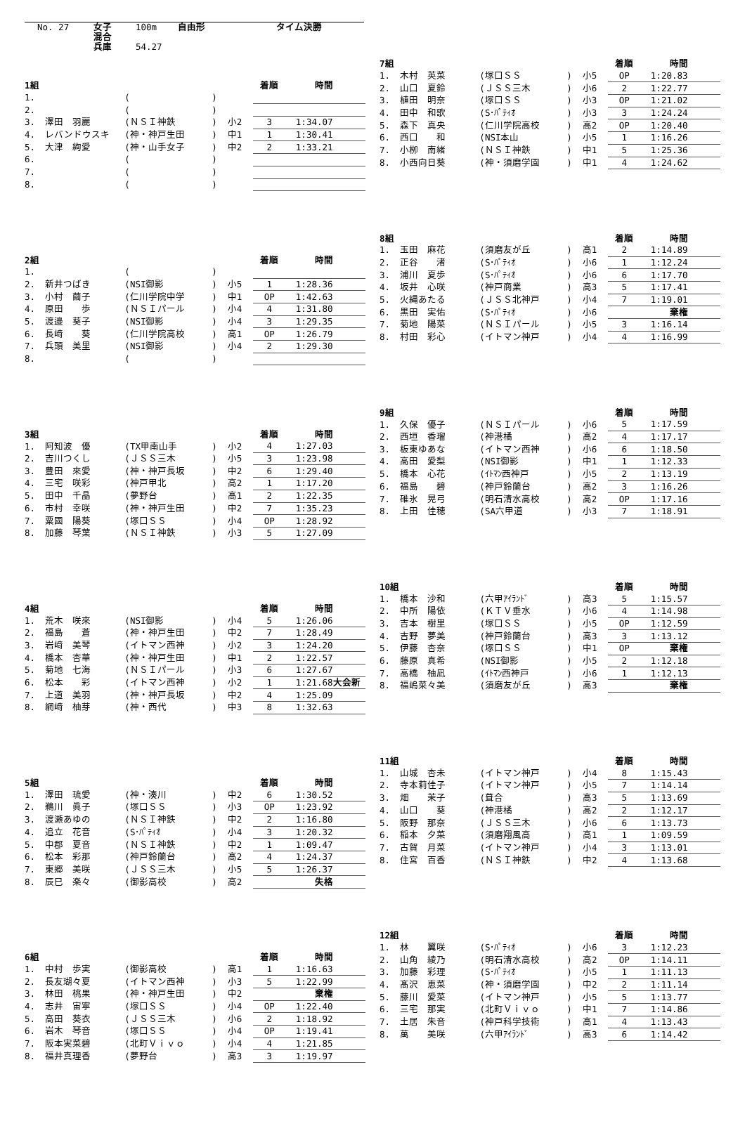| No. 27 | 女子 | 100m | 自由形 | タイム決勝 |
| | 混合 | | | |
| | 兵庫 | 54.27 | | |
| 1組 | | | | | 着順 | 時間 | |
| --- | --- | --- | --- | --- | --- | --- | --- |
| 1. | | ( | ) | | | | |
| 2. | | ( | ) | | | | |
| 3. | 澤田 羽麗 | (ＮＳＩ神鉄 | ) | 小2 | 3 | 1:34.07 | |
| 4. | レバンドウスキ | (神・神戸生田 | ) | 中1 | 1 | 1:30.41 | |
| 5. | 大津 絢愛 | (神・山手女子 | ) | 中2 | 2 | 1:33.21 | |
| 6. | | ( | ) | | | | |
| 7. | | ( | ) | | | | |
| 8. | | ( | ) | | | | |
| 2組 | | | | | 着順 | 時間 | |
| --- | --- | --- | --- | --- | --- | --- | --- |
| 1. | | ( | ) | | | | |
| 2. | 新井つばき | (NSI御影 | ) | 小5 | 1 | 1:28.36 | |
| 3. | 小村 繭子 | (仁川学院中学 | ) | 中1 | OP | 1:42.63 | |
| 4. | 原田 歩 | (ＮＳＩパール | ) | 小4 | 4 | 1:31.80 | |
| 5. | 渡邉 葵子 | (NSI御影 | ) | 小4 | 3 | 1:29.35 | |
| 6. | 長﨑 葵 | (仁川学院高校 | ) | 高1 | OP | 1:26.79 | |
| 7. | 兵頭 美里 | (NSI御影 | ) | 小4 | 2 | 1:29.30 | |
| 8. | | ( | ) | | | | |
| 3組 | | | | | 着順 | 時間 | |
| --- | --- | --- | --- | --- | --- | --- | --- |
| 1. | 阿知波 優 | (TX甲南山手 | ) | 小2 | 4 | 1:27.03 | |
| 2. | 吉川つくし | (ＪＳＳ三木 | ) | 小5 | 3 | 1:23.98 | |
| 3. | 豊田 來愛 | (神・神戸長坂 | ) | 中2 | 6 | 1:29.40 | |
| 4. | 三宅 咲彩 | (神戸甲北 | ) | 高2 | 1 | 1:17.20 | |
| 5. | 田中 千晶 | (夢野台 | ) | 高1 | 2 | 1:22.35 | |
| 6. | 市村 幸咲 | (神・神戸生田 | ) | 中2 | 7 | 1:35.23 | |
| 7. | 粟國 陽葵 | (塚口ＳＳ | ) | 小4 | OP | 1:28.92 | |
| 8. | 加藤 琴葉 | (ＮＳＩ神鉄 | ) | 小3 | 5 | 1:27.09 | |
| 4組 | | | | | 着順 | 時間 | |
| --- | --- | --- | --- | --- | --- | --- | --- |
| 1. | 荒木 咲來 | (NSI御影 | ) | 小4 | 5 | 1:26.06 | |
| 2. | 福島 蒼 | (神・神戸生田 | ) | 中2 | 7 | 1:28.49 | |
| 3. | 岩﨑 美琴 | (イトマン西神 | ) | 小2 | 3 | 1:24.20 | |
| 4. | 橋本 杏華 | (神・神戸生田 | ) | 中1 | 2 | 1:22.57 | |
| 5. | 菊地 七海 | (ＮＳＩパール | ) | 小3 | 6 | 1:27.67 | |
| 6. | 松本 彩 | (イトマン西神 | ) | 小2 | 1 | 1:21.68 | 大会新 |
| 7. | 上道 美羽 | (神・神戸長坂 | ) | 中2 | 4 | 1:25.09 | |
| 8. | 網﨑 柚芽 | (神・西代 | ) | 中3 | 8 | 1:32.63 | |
| 5組 | | | | | 着順 | 時間 | |
| --- | --- | --- | --- | --- | --- | --- | --- |
| 1. | 澤田 琉愛 | (神・湊川 | ) | 中2 | 6 | 1:30.52 | |
| 2. | 鵜川 眞子 | (塚口ＳＳ | ) | 小3 | OP | 1:23.92 | |
| 3. | 渡瀬あゆの | (ＮＳＩ神鉄 | ) | 中2 | 2 | 1:16.80 | |
| 4. | 追立 花音 | (S･ﾊﾟﾃｨｵ | ) | 小4 | 3 | 1:20.32 | |
| 5. | 中郡 夏音 | (ＮＳＩ神鉄 | ) | 中2 | 1 | 1:09.47 | |
| 6. | 松本 彩那 | (神戸鈴蘭台 | ) | 高2 | 4 | 1:24.37 | |
| 7. | 東郷 美咲 | (ＪＳＳ三木 | ) | 小5 | 5 | 1:26.37 | |
| 8. | 辰巳 楽々 | (御影高校 | ) | 高2 | | 失格 | |
| 6組 | | | | | 着順 | 時間 | |
| --- | --- | --- | --- | --- | --- | --- | --- |
| 1. | 中村 歩実 | (御影高校 | ) | 高1 | 1 | 1:16.63 | |
| 2. | 長友瑚々夏 | (イトマン西神 | ) | 小3 | 5 | 1:22.99 | |
| 3. | 林田 桃果 | (神・神戸生田 | ) | 中2 | | 棄権 | |
| 4. | 志井 宙寧 | (塚口ＳＳ | ) | 小4 | OP | 1:22.40 | |
| 5. | 高田 葵衣 | (ＪＳＳ三木 | ) | 小6 | 2 | 1:18.92 | |
| 6. | 岩木 琴音 | (塚口ＳＳ | ) | 小4 | OP | 1:19.41 | |
| 7. | 阪本実菜碧 | (北町Ｖｉｖｏ | ) | 小4 | 4 | 1:21.85 | |
| 8. | 福井真理香 | (夢野台 | ) | 高3 | 3 | 1:19.97 | |
| 7組 | | | | | 着順 | 時間 | |
| --- | --- | --- | --- | --- | --- | --- | --- |
| 1. | 木村 英菜 | (塚口ＳＳ | ) | 小5 | OP | 1:20.83 | |
| 2. | 山口 夏鈴 | (ＪＳＳ三木 | ) | 小6 | 2 | 1:22.77 | |
| 3. | 植田 明奈 | (塚口ＳＳ | ) | 小3 | OP | 1:21.02 | |
| 4. | 田中 和歌 | (S･ﾊﾟﾃｨｵ | ) | 小3 | 3 | 1:24.24 | |
| 5. | 森下 真央 | (仁川学院高校 | ) | 高2 | OP | 1:20.40 | |
| 6. | 西口 和 | (NSI本山 | ) | 小5 | 1 | 1:16.26 | |
| 7. | 小栁 南緒 | (ＮＳＩ神鉄 | ) | 中1 | 5 | 1:25.36 | |
| 8. | 小西向日葵 | (神・須磨学園 | ) | 中1 | 4 | 1:24.62 | |
| 8組 | | | | | 着順 | 時間 | |
| --- | --- | --- | --- | --- | --- | --- | --- |
| 1. | 玉田 麻花 | (須磨友が丘 | ) | 高1 | 2 | 1:14.89 | |
| 2. | 正谷 渚 | (S･ﾊﾟﾃｨｵ | ) | 小6 | 1 | 1:12.24 | |
| 3. | 浦川 夏歩 | (S･ﾊﾟﾃｨｵ | ) | 小6 | 6 | 1:17.70 | |
| 4. | 坂井 心咲 | (神戸商業 | ) | 高3 | 5 | 1:17.41 | |
| 5. | 火縄あたる | (ＪＳＳ北神戸 | ) | 小4 | 7 | 1:19.01 | |
| 6. | 黒田 実佑 | (S･ﾊﾟﾃｨｵ | ) | 小6 | | 棄権 | |
| 7. | 菊地 陽菜 | (ＮＳＩパール | ) | 小5 | 3 | 1:16.14 | |
| 8. | 村田 彩心 | (イトマン神戸 | ) | 小4 | 4 | 1:16.99 | |
| 9組 | | | | | 着順 | 時間 | |
| --- | --- | --- | --- | --- | --- | --- | --- |
| 1. | 久保 優子 | (ＮＳＩパール | ) | 小6 | 5 | 1:17.59 | |
| 2. | 西垣 香瑠 | (神港橘 | ) | 高2 | 4 | 1:17.17 | |
| 3. | 板東ゆあな | (イトマン西神 | ) | 小6 | 6 | 1:18.50 | |
| 4. | 高田 愛梨 | (NSI御影 | ) | 中1 | 1 | 1:12.33 | |
| 5. | 橋本 心花 | (ｲﾄﾏﾝ西神戸 | ) | 小5 | 2 | 1:13.19 | |
| 6. | 福島 碧 | (神戸鈴蘭台 | ) | 高2 | 3 | 1:16.26 | |
| 7. | 碓氷 晃弓 | (明石清水高校 | ) | 高2 | OP | 1:17.16 | |
| 8. | 上田 佳穂 | (SA六甲道 | ) | 小3 | 7 | 1:18.91 | |
| 10組 | | | | | 着順 | 時間 | |
| --- | --- | --- | --- | --- | --- | --- | --- |
| 1. | 橋本 沙和 | (六甲ｱｲﾗﾝﾄﾞ | ) | 高3 | 5 | 1:15.57 | |
| 2. | 中所 陽依 | (ＫＴＶ垂水 | ) | 小6 | 4 | 1:14.98 | |
| 3. | 吉本 樹里 | (塚口ＳＳ | ) | 小5 | OP | 1:12.59 | |
| 4. | 吉野 夢美 | (神戸鈴蘭台 | ) | 高3 | 3 | 1:13.12 | |
| 5. | 伊藤 杏奈 | (塚口ＳＳ | ) | 中1 | OP | 棄権 | |
| 6. | 藤原 真希 | (NSI御影 | ) | 小5 | 2 | 1:12.18 | |
| 7. | 高橋 柚凪 | (ｲﾄﾏﾝ西神戸 | ) | 小6 | 1 | 1:12.13 | |
| 8. | 福嶋菜々美 | (須磨友が丘 | ) | 高3 | | 棄権 | |
| 11組 | | | | | 着順 | 時間 | |
| --- | --- | --- | --- | --- | --- | --- | --- |
| 1. | 山城 杏未 | (イトマン神戸 | ) | 小4 | 8 | 1:15.43 | |
| 2. | 寺本莉佳子 | (イトマン神戸 | ) | 小5 | 7 | 1:14.14 | |
| 3. | 畑 茉子 | (葺合 | ) | 高3 | 5 | 1:13.69 | |
| 4. | 山口 葵 | (神港橘 | ) | 高2 | 2 | 1:12.17 | |
| 5. | 阪野 那奈 | (ＪＳＳ三木 | ) | 小6 | 6 | 1:13.73 | |
| 6. | 稲本 夕菜 | (須磨翔風高 | ) | 高1 | 1 | 1:09.59 | |
| 7. | 古賀 月菜 | (イトマン神戸 | ) | 小4 | 3 | 1:13.01 | |
| 8. | 住宮 百香 | (ＮＳＩ神鉄 | ) | 中2 | 4 | 1:13.68 | |
| 12組 | | | | | 着順 | 時間 | |
| --- | --- | --- | --- | --- | --- | --- | --- |
| 1. | 林 翼咲 | (S･ﾊﾟﾃｨｵ | ) | 小6 | 3 | 1:12.23 | |
| 2. | 山角 綾乃 | (明石清水高校 | ) | 高2 | OP | 1:14.11 | |
| 3. | 加藤 彩理 | (S･ﾊﾟﾃｨｵ | ) | 小5 | 1 | 1:11.13 | |
| 4. | 髙沢 恵菜 | (神・須磨学園 | ) | 中2 | 2 | 1:11.14 | |
| 5. | 藤川 愛菜 | (イトマン神戸 | ) | 小5 | 5 | 1:13.77 | |
| 6. | 三宅 那実 | (北町Ｖｉｖｏ | ) | 中1 | 7 | 1:14.86 | |
| 7. | 土居 朱音 | (神戸科学技術 | ) | 高1 | 4 | 1:13.43 | |
| 8. | 萬 美咲 | (六甲ｱｲﾗﾝﾄﾞ | ) | 高3 | 6 | 1:14.42 | |